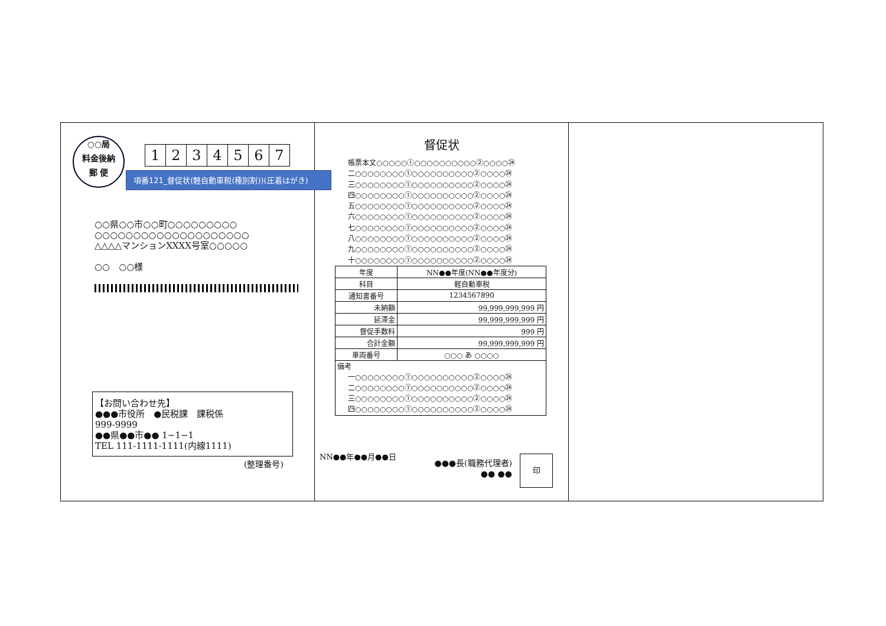○○局
料金後納
郵 便
1234567
項番121_督促状(軽自動車税(種別割))(圧着はがき)
○○県○○市○○町○○○○○○○○○
○○○○○○○○○○○○○○○○○○○○
△△△△マンションXXXX号室○○○○○
○○　○○様
【お問い合わせ先】
●●●市役所　●民税課　課税係
999-9999
●●県●●市●● 1−1−1
TEL 111-1111-1111(内線1111)
(整理番号)
督促状
帳票本文○○○○○①○○○○○○○○○○②○○○○㉔
二○○○○○○○○①○○○○○○○○○○②○○○○㉔
三○○○○○○○○①○○○○○○○○○○②○○○○㉔
四○○○○○○○○①○○○○○○○○○○②○○○○㉔
五○○○○○○○○①○○○○○○○○○○②○○○○㉔
六○○○○○○○○①○○○○○○○○○○②○○○○㉔
七○○○○○○○○①○○○○○○○○○○②○○○○㉔
八○○○○○○○○①○○○○○○○○○○②○○○○㉔
九○○○○○○○○①○○○○○○○○○○②○○○○㉔
十○○○○○○○○①○○○○○○○○○○②○○○○㉔
| 年度 | NN●●年度(NN●●年度分) | |
| 科目 | 軽自動車税 | |
| 通知書番号 | | 1234567890 |
| 未納額 | | 99,999,999,999 円 |
| 延滞金 | | 99,999,999,999 円 |
| 督促手数料 | | 999 円 |
| 合計金額 | | 99,999,999,999 円 |
| 車両番号 | ○○○ あ ○○○○ | |
| 備考 一○○○○○○○○①○○○○○○○○○○②○○○○㉔ 二○○○○○○○○①○○○○○○○○○○②○○○○㉔ 三○○○○○○○○①○○○○○○○○○○②○○○○㉔ 四○○○○○○○○①○○○○○○○○○○②○○○○㉔ | | |
NN●●年●●月●●日
●●●長(職務代理者)
●● ●●
印